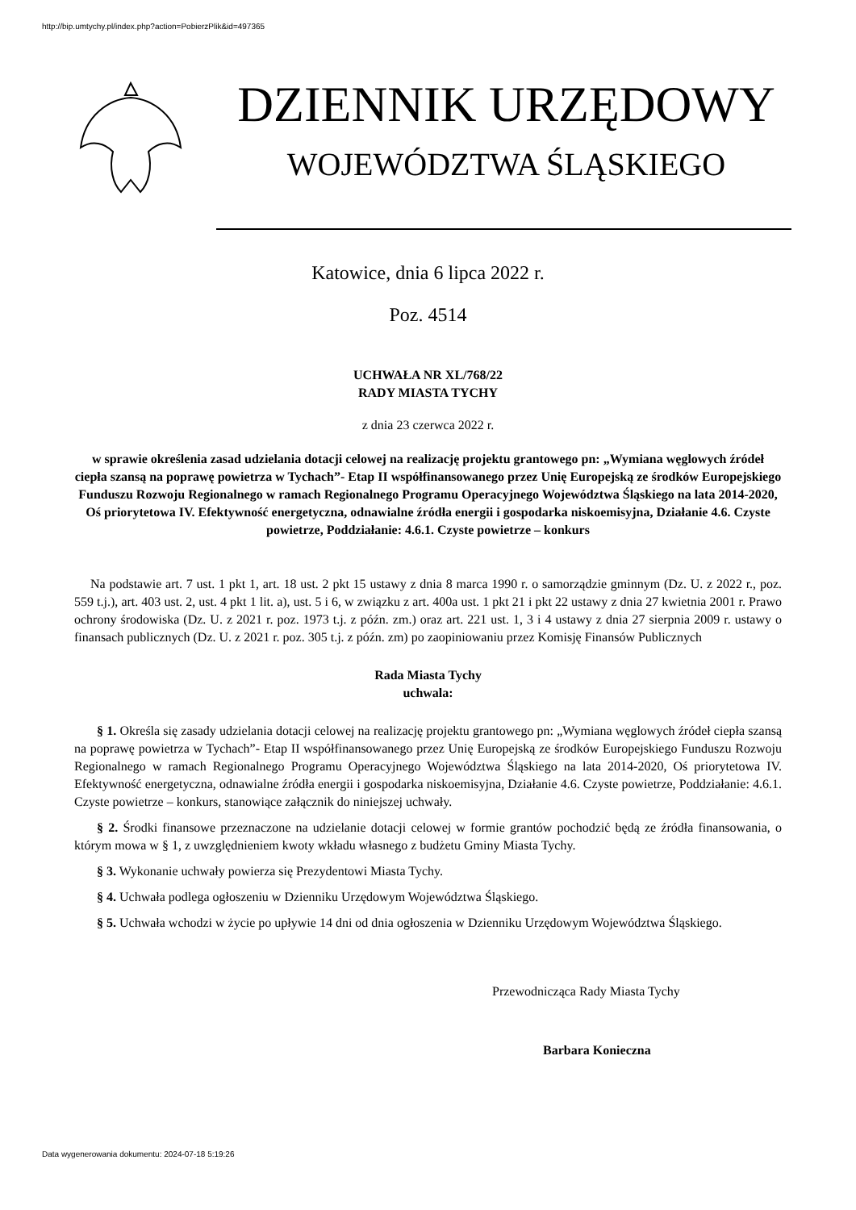http://bip.umtychy.pl/index.php?action=PobierzPlik&id=497365
DZIENNIK URZĘDOWY
WOJEWÓDZTWA ŚLĄSKIEGO
Katowice, dnia 6 lipca 2022 r.
Poz. 4514
UCHWAŁA NR XL/768/22
RADY MIASTA TYCHY
z dnia 23 czerwca 2022 r.
w sprawie określenia zasad udzielania dotacji celowej na realizację projektu grantowego pn: „Wymiana węglowych źródeł ciepła szansą na poprawę powietrza w Tychach”- Etap II współfinansowanego przez Unię Europejską ze środków Europejskiego Funduszu Rozwoju Regionalnego w ramach Regionalnego Programu Operacyjnego Województwa Śląskiego na lata 2014-2020, Oś priorytetowa IV. Efektywność energetyczna, odnawialne źródła energii i gospodarka niskoemisyjna, Działanie 4.6. Czyste powietrze, Poddziałanie: 4.6.1. Czyste powietrze – konkurs
Na podstawie art. 7 ust. 1 pkt 1, art. 18 ust. 2 pkt 15 ustawy z dnia 8 marca 1990 r. o samorządzie gminnym (Dz. U. z 2022 r., poz. 559 t.j.), art. 403 ust. 2, ust. 4 pkt 1 lit. a), ust. 5 i 6, w związku z art. 400a ust. 1 pkt 21 i pkt 22 ustawy z dnia 27 kwietnia 2001 r. Prawo ochrony środowiska (Dz. U. z 2021 r. poz. 1973 t.j. z późn. zm.) oraz art. 221 ust. 1, 3 i 4 ustawy z dnia 27 sierpnia 2009 r. ustawy o finansach publicznych (Dz. U. z 2021 r. poz. 305 t.j. z późn. zm) po zaopiniowaniu przez Komisję Finansów Publicznych
Rada Miasta Tychy
uchwala:
§ 1. Określa się zasady udzielania dotacji celowej na realizację projektu grantowego pn: „Wymiana węglowych źródeł ciepła szansą na poprawę powietrza w Tychach”- Etap II współfinansowanego przez Unię Europejską ze środków Europejskiego Funduszu Rozwoju Regionalnego w ramach Regionalnego Programu Operacyjnego Województwa Śląskiego na lata 2014-2020, Oś priorytetowa IV. Efektywność energetyczna, odnawialne źródła energii i gospodarka niskoemisyjna, Działanie 4.6. Czyste powietrze, Poddziałanie: 4.6.1. Czyste powietrze – konkurs, stanowiące załącznik do niniejszej uchwały.
§ 2. Środki finansowe przeznaczone na udzielanie dotacji celowej w formie grantów pochodzić będą ze źródła finansowania, o którym mowa w § 1, z uwzględnieniem kwoty wkładu własnego z budżetu Gminy Miasta Tychy.
§ 3. Wykonanie uchwały powierza się Prezydentowi Miasta Tychy.
§ 4. Uchwała podlega ogłoszeniu w Dzienniku Urzędowym Województwa Śląskiego.
§ 5. Uchwała wchodzi w życie po upływie 14 dni od dnia ogłoszenia w Dzienniku Urzędowym Województwa Śląskiego.
Przewodnicząca Rady Miasta Tychy
Barbara Konieczna
Data wygenerowania dokumentu: 2024-07-18 5:19:26